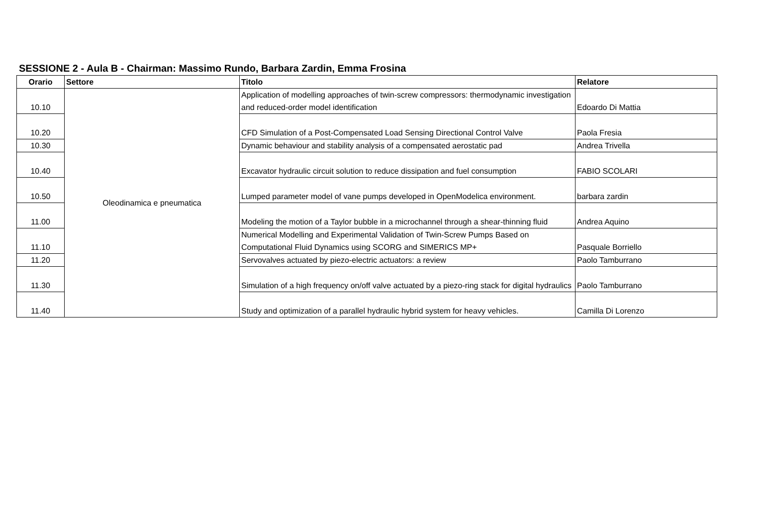SESSIONE 2 - Aula B - Chairman: Massimo Rundo, Barbara Zardin, Emma Frosina
| Orario | Settore | Titolo | Relatore |
| --- | --- | --- | --- |
| 10.10 | Oleodinamica e pneumatica | Application of modelling approaches of twin-screw compressors: thermodynamic investigation and reduced-order model identification | Edoardo Di Mattia |
| 10.20 | | CFD Simulation of a Post-Compensated Load Sensing Directional Control Valve | Paola Fresia |
| 10.30 | | Dynamic behaviour and stability analysis of a compensated aerostatic pad | Andrea Trivella |
| 10.40 | | Excavator hydraulic circuit solution to reduce dissipation and fuel consumption | FABIO SCOLARI |
| 10.50 | | Lumped parameter model of vane pumps developed in OpenModelica environment. | barbara zardin |
| 11.00 | | Modeling the motion of a Taylor bubble in a microchannel through a shear-thinning fluid | Andrea Aquino |
| 11.10 | | Numerical Modelling and Experimental Validation of Twin-Screw Pumps Based on Computational Fluid Dynamics using SCORG and SIMERICS MP+ | Pasquale Borriello |
| 11.20 | | Servovalves actuated by piezo-electric actuators: a review | Paolo Tamburrano |
| 11.30 | | Simulation of a high frequency on/off valve actuated by a piezo-ring stack for digital hydraulics | Paolo Tamburrano |
| 11.40 | | Study and optimization of a parallel hydraulic hybrid system for heavy vehicles. | Camilla Di Lorenzo |